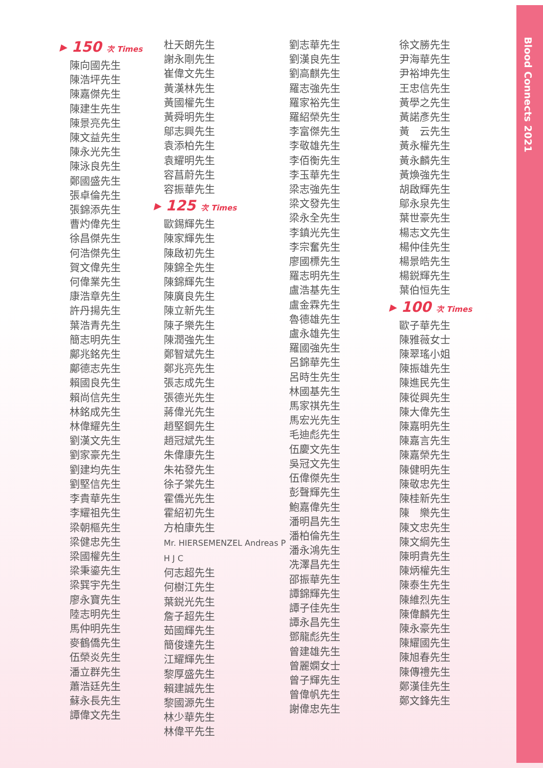Blood Connects 2021
▸ 150 次 Times
陳向國先生
陳浩坪先生
陳嘉傑先生
陳建生先生
陳景亮先生
陳文益先生
陳永光先生
陳泳良先生
鄭國盛先生
張卓倫先生
張錦添先生
曹灼偉先生
徐昌傑先生
何浩傑先生
賀文偉先生
何偉業先生
康浩章先生
許丹揚先生
葉浩青先生
簡志明先生
鄺兆銘先生
鄺德志先生
賴國良先生
賴尚信先生
林銘成先生
林偉耀先生
劉漢文先生
劉家豪先生
劉建均先生
劉堅信先生
李貴華先生
李耀祖先生
梁朝樞先生
梁健忠先生
梁國權先生
梁秉鎏先生
梁巽宇先生
廖永寶先生
陸志明先生
馬仲明先生
麥鶴僑先生
伍榮炎先生
潘立群先生
蕭浩廷先生
蘇永長先生
譚偉文先生
杜天朗先生
謝永剛先生
崔偉文先生
黃漢林先生
黃國權先生
黃舜明先生
鄔志興先生
袁添柏先生
袁耀明先生
容菖蔚先生
容振華先生
▸ 125 次 Times
歐錫輝先生
陳家輝先生
陳啟初先生
陳錦全先生
陳錦輝先生
陳廣良先生
陳立新先生
陳子樂先生
陳潤強先生
鄭智斌先生
鄭兆亮先生
張志成先生
張德光先生
蔣偉光先生
趙堅鋼先生
趙冠斌先生
朱偉康先生
朱祐發先生
徐子棠先生
霍僑光先生
霍紹初先生
方柏康先生
Mr. HIERSEMENZEL Andreas P H J C
何志超先生
何樹江先生
葉鋭光先生
詹子超先生
茹國輝先生
簡俊達先生
江耀輝先生
黎厚盛先生
賴建誠先生
黎國源先生
林少華先生
林偉平先生
劉志華先生
劉漢良先生
劉高麒先生
羅志強先生
羅家裕先生
羅紹榮先生
李富傑先生
李敬雄先生
李佰衡先生
李玉華先生
梁志強先生
梁文發先生
梁永全先生
李鎮光先生
李宗奮先生
廖國標先生
羅志明先生
盧浩基先生
盧金霖先生
魯德雄先生
盧永雄先生
羅國強先生
呂錦華先生
呂時生先生
林國基先生
馬家祺先生
馬宏光先生
毛迪彪先生
伍慶文先生
吳冠文先生
伍偉傑先生
彭聲輝先生
鮑嘉偉先生
潘明昌先生
潘柏倫先生
潘永鴻先生
冼澤昌先生
邵振華先生
譚錦輝先生
譚子佳先生
譚永昌先生
鄧龍彪先生
曾建雄先生
曾麗嫻女士
曾子輝先生
曾偉帆先生
謝偉忠先生
徐文勝先生
尹海華先生
尹裕坤先生
王忠信先生
黃學之先生
黃諾彥先生
黃　云先生
黃永權先生
黃永麟先生
黃煥強先生
胡啟輝先生
鄔永泉先生
葉世豪先生
楊志文先生
楊仲佳先生
楊景皓先生
楊鋭輝先生
葉伯恒先生
▸ 100 次 Times
歐子華先生
陳雅薇女士
陳翠瑤小姐
陳振雄先生
陳進民先生
陳從興先生
陳大偉先生
陳嘉明先生
陳嘉言先生
陳嘉榮先生
陳健明先生
陳敬忠先生
陳桂新先生
陳　樂先生
陳文忠先生
陳文綱先生
陳明貴先生
陳炳權先生
陳泰生先生
陳維烈先生
陳偉麟先生
陳永豪先生
陳耀國先生
陳旭春先生
陳傳禮先生
鄭漢佳先生
鄭文鋒先生